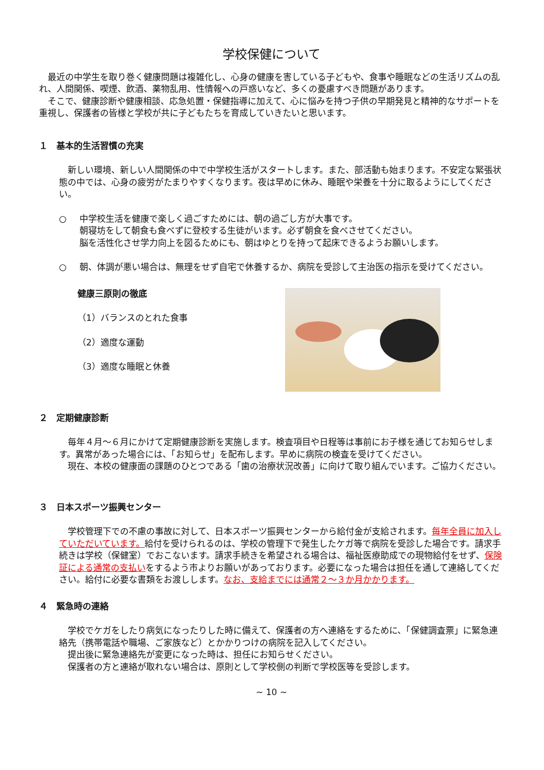学校保健について
　最近の中学生を取り巻く健康問題は複雑化し、心身の健康を害している子どもや、食事や睡眠などの生活リズムの乱れ、人間関係、喫煙、飲酒、薬物乱用、性情報への戸惑いなど、多くの憂慮すべき問題があります。
　そこで、健康診断や健康相談、応急処置・保健指導に加えて、心に悩みを持つ子供の早期発見と精神的なサポートを重視し、保護者の皆様と学校が共に子どもたちを育成していきたいと思います。
１　基本的生活習慣の充実
　新しい環境、新しい人間関係の中で中学校生活がスタートします。また、部活動も始まります。不安定な緊張状態の中では、心身の疲労がたまりやすくなります。夜は早めに休み、睡眠や栄養を十分に取るようにしてください。
○ 中学校生活を健康で楽しく過ごすためには、朝の過ごし方が大事です。
朝寝坊をして朝食も食べずに登校する生徒がいます。必ず朝食を食べさせてください。
脳を活性化させ学力向上を図るためにも、朝はゆとりを持って起床できるようお願いします。
○ 朝、体調が悪い場合は、無理をせず自宅で休養するか、病院を受診して主治医の指示を受けてください。
健康三原則の徹底
（1）バランスのとれた食事
（2）適度な運動
（3）適度な睡眠と休養
２　定期健康診断
　毎年４月～６月にかけて定期健康診断を実施します。検査項目や日程等は事前にお子様を通じてお知らせします。異常があった場合には、「お知らせ」を配布します。早めに病院の検査を受けてください。
　現在、本校の健康面の課題のひとつである「歯の治療状況改善」に向けて取り組んでいます。ご協力ください。
３　日本スポーツ振興センター
　学校管理下での不慮の事故に対して、日本スポーツ振興センターから給付金が支給されます。毎年全員に加入していただいています。給付を受けられるのは、学校の管理下で発生したケガ等で病院を受診した場合です。請求手続きは学校（保健室）でおこないます。請求手続きを希望される場合は、福祉医療助成での現物給付をせず、保険証による通常の支払いをするよう市よりお願いがあっております。必要になった場合は担任を通して連絡してください。給付に必要な書類をお渡しします。なお、支給までには通常２～３か月かかります。
４　緊急時の連絡
　学校でケガをしたり病気になったりした時に備えて、保護者の方へ連絡をするために、「保健調査票」に緊急連絡先（携帯電話や職場、ご家族など）とかかりつけの病院を記入してください。
　提出後に緊急連絡先が変更になった時は、担任にお知らせください。
　保護者の方と連絡が取れない場合は、原則として学校側の判断で学校医等を受診します。
~ 10 ~